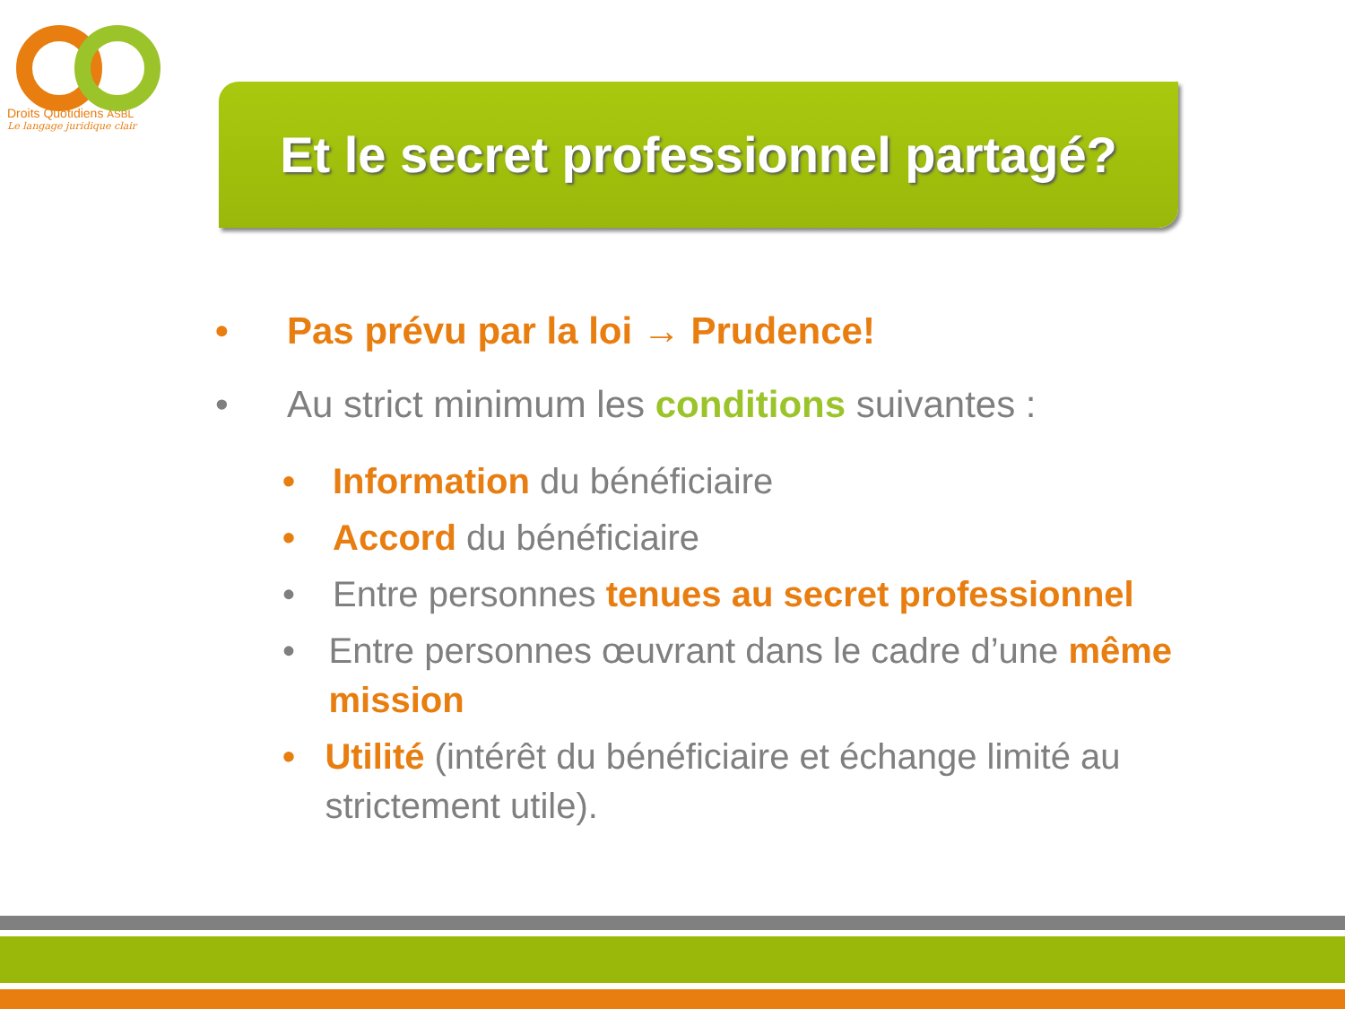Droits Quotidiens ASBL
Le langage juridique clair
Et le secret professionnel partagé?
• Pas prévu par la loi → Prudence!
• Au strict minimum les conditions suivantes :
• Information du bénéficiaire
• Accord du bénéficiaire
• Entre personnes tenues au secret professionnel
• Entre personnes œuvrant dans le cadre d’une même mission
• Utilité (intérêt du bénéficiaire et échange limité au strictement utile).